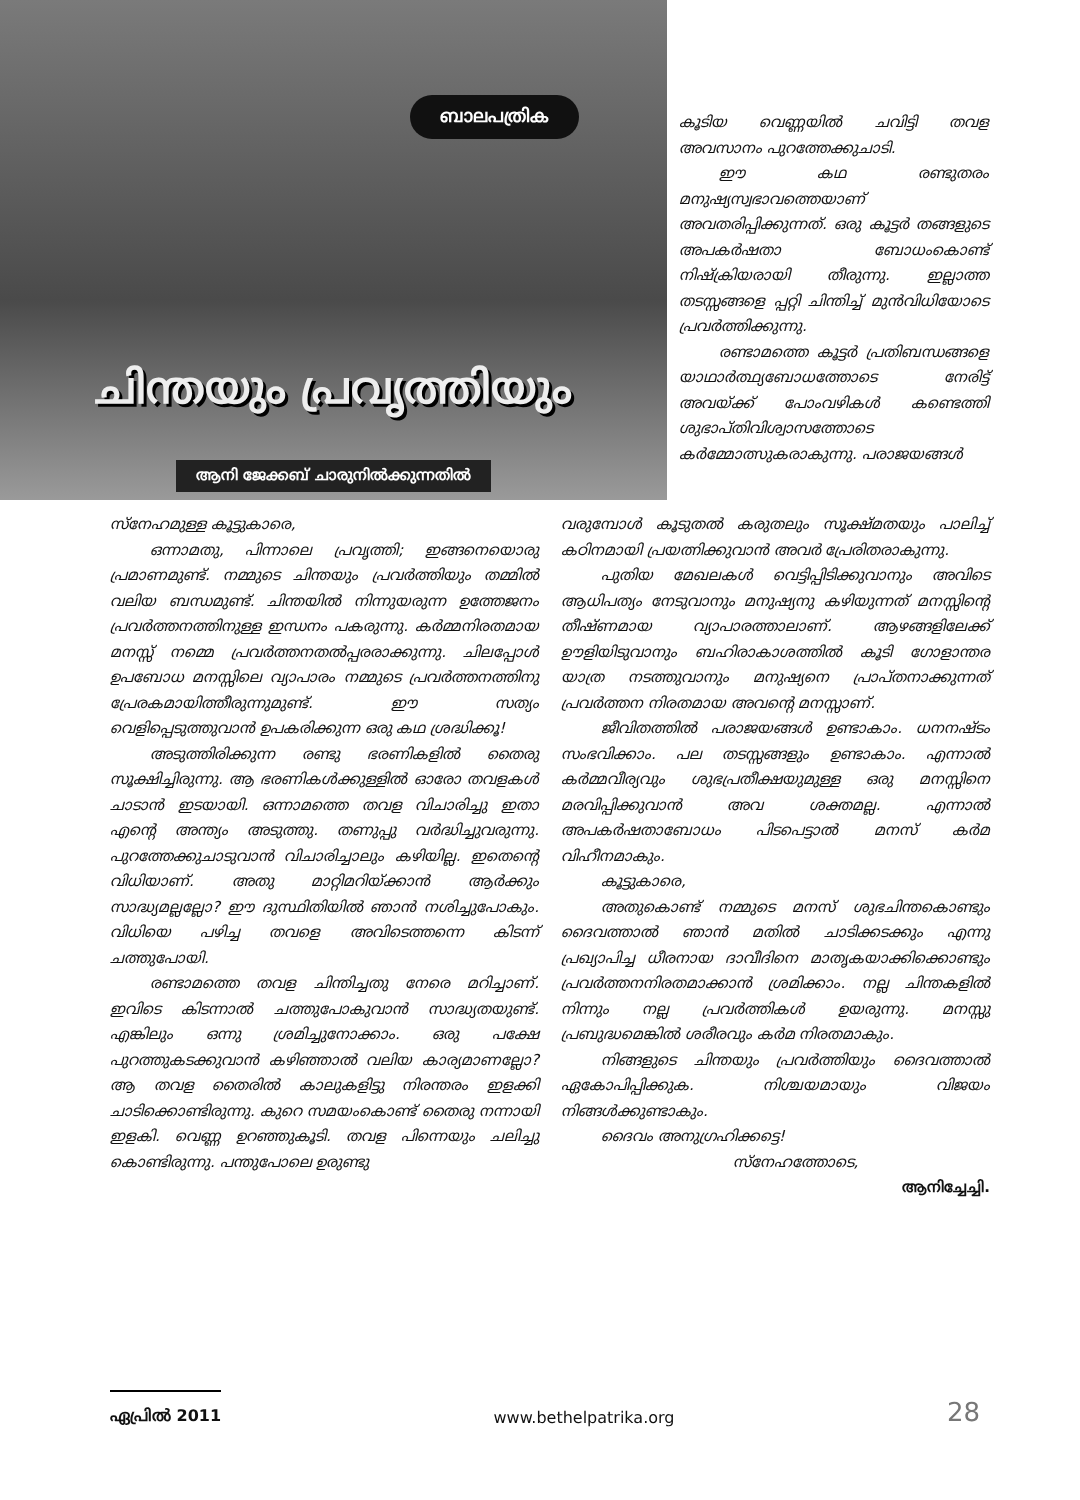ബാലപത്രിക
ചിന്തയും പ്രവൃത്തിയും
ആനി ജേക്കബ് ചാരുനിൽക്കുന്നതിൽ
കൂടിയ വെണ്ണയിൽ ചവിട്ടി തവള അവസാനം പുറത്തേക്കുചാടി.
ഈ കഥ രണ്ടുതരം മനുഷ്യസ്വഭാവത്തെയാണ് അവതരിപ്പിക്കുന്നത്. ഒരു കൂട്ടർ തങ്ങളുടെ അപകർഷതാ ബോധംകൊണ്ട് നിഷ്ക്രിയരായി തീരുന്നു. ഇല്ലാത്ത തടസ്സങ്ങളെ പ്പറ്റി ചിന്തിച്ച് മുൻവിധിയോടെ പ്രവർത്തിക്കുന്നു.
രണ്ടാമത്തെ കൂട്ടർ പ്രതിബന്ധങ്ങളെ യാഥാർത്ഥ്യബോധത്തോടെ നേരിട്ട് അവയ്ക്ക് പോംവഴികൾ കണ്ടെത്തി ശുഭാപ്തിവിശ്വാസത്തോടെ കർമ്മോത്സുകരാകുന്നു. പരാജയങ്ങൾ
സ്നേഹമുള്ള കൂട്ടുകാരെ,
ഒന്നാമതു, പിന്നാലെ പ്രവൃത്തി; ഇങ്ങനെയൊരു പ്രമാണമുണ്ട്. നമ്മുടെ ചിന്തയും പ്രവർത്തിയും തമ്മിൽ വലിയ ബന്ധമുണ്ട്. ചിന്തയിൽ നിന്നുയരുന്ന ഉത്തേജനം പ്രവർത്തനത്തിനുള്ള ഇന്ധനം പകരുന്നു. കർമ്മനിരതമായ മനസ്സ് നമ്മെ പ്രവർത്തനതൽപ്പരരാക്കുന്നു. ചിലപ്പോൾ ഉപബോധ മനസ്സിലെ വ്യാപാരം നമ്മുടെ പ്രവർത്തനത്തിനു പ്രേരകമായിത്തീരുന്നുമുണ്ട്. ഈ സത്യം വെളിപ്പെടുത്തുവാൻ ഉപകരിക്കുന്ന ഒരു കഥ ശ്രദ്ധിക്കൂ!
അടുത്തിരിക്കുന്ന രണ്ടു ഭരണികളിൽ തൈരു സൂക്ഷിച്ചിരുന്നു. ആ ഭരണികൾക്കുള്ളിൽ ഓരോ തവളകൾ ചാടാൻ ഇടയായി. ഒന്നാമത്തെ തവള വിചാരിച്ചു ഇതാ എന്റെ അന്ത്യം അടുത്തു. തണുപ്പു വർദ്ധിച്ചുവരുന്നു. പുറത്തേക്കുചാടുവാൻ വിചാരിച്ചാലും കഴിയില്ല. ഇതെന്റെ വിധിയാണ്. അതു മാറ്റിമറിയ്ക്കാൻ ആർക്കും സാദ്ധ്യമല്ലല്ലോ? ഈ ദുസ്ഥിതിയിൽ ഞാൻ നശിച്ചുപോകും. വിധിയെ പഴിച്ച തവളെ അവിടെത്തന്നെ കിടന്ന് ചത്തുപോയി.
രണ്ടാമത്തെ തവള ചിന്തിച്ചതു നേരെ മറിച്ചാണ്. ഇവിടെ കിടന്നാൽ ചത്തുപോകുവാൻ സാദ്ധ്യതയുണ്ട്. എങ്കിലും ഒന്നു ശ്രമിച്ചുനോക്കാം. ഒരു പക്ഷേ പുറത്തുകടക്കുവാൻ കഴിഞ്ഞാൽ വലിയ കാര്യമാണല്ലോ? ആ തവള തൈരിൽ കാലുകളിട്ടു നിരന്തരം ഇളക്കി ചാടിക്കൊണ്ടിരുന്നു. കുറെ സമയംകൊണ്ട് തൈരു നന്നായി ഇളകി. വെണ്ണ ഉറഞ്ഞുകൂടി. തവള പിന്നെയും ചലിച്ചു കൊണ്ടിരുന്നു. പന്തുപോലെ ഉരുണ്ടു
വരുമ്പോൾ കൂടുതൽ കരുതലും സൂക്ഷ്മതയും പാലിച്ച് കഠിനമായി പ്രയത്നിക്കുവാൻ അവർ പ്രേരിതരാകുന്നു.
പുതിയ മേഖലകൾ വെട്ടിപ്പിടിക്കുവാനും അവിടെ ആധിപത്യം നേടുവാനും മനുഷ്യനു കഴിയുന്നത് മനസ്സിന്റെ തീഷ്ണമായ വ്യാപാരത്താലാണ്. ആഴങ്ങളിലേക്ക് ഊളിയിടുവാനും ബഹിരാകാശത്തിൽ കൂടി ഗോളാന്തര യാത്ര നടത്തുവാനും മനുഷ്യനെ പ്രാപ്തനാക്കുന്നത് പ്രവർത്തന നിരതമായ അവന്റെ മനസ്സാണ്.
ജീവിതത്തിൽ പരാജയങ്ങൾ ഉണ്ടാകാം. ധനനഷ്ടം സംഭവിക്കാം. പല തടസ്സങ്ങളും ഉണ്ടാകാം. എന്നാൽ കർമ്മവീര്യവും ശുഭപ്രതീക്ഷയുമുള്ള ഒരു മനസ്സിനെ മരവിപ്പിക്കുവാൻ അവ ശക്തമല്ല. എന്നാൽ അപകർഷതാബോധം പിടപെട്ടാൽ മനസ് കർമ വിഹീനമാകും.
കൂട്ടുകാരെ,
അതുകൊണ്ട് നമ്മുടെ മനസ് ശുഭചിന്തകൊണ്ടും ദൈവത്താൽ ഞാൻ മതിൽ ചാടിക്കടക്കും എന്നു പ്രഖ്യാപിച്ച ധീരനായ ദാവീദിനെ മാതൃകയാക്കിക്കൊണ്ടും പ്രവർത്തനനിരതമാക്കാൻ ശ്രമിക്കാം. നല്ല ചിന്തകളിൽ നിന്നും നല്ല പ്രവർത്തികൾ ഉയരുന്നു. മനസ്സു പ്രബുദ്ധമെങ്കിൽ ശരീരവും കർമ നിരതമാകും.
നിങ്ങളുടെ ചിന്തയും പ്രവർത്തിയും ദൈവത്താൽ ഏകോപിപ്പിക്കുക. നിശ്ചയമായും വിജയം നിങ്ങൾക്കുണ്ടാകും.
ദൈവം അനുഗ്രഹിക്കട്ടെ!
സ്നേഹത്തോടെ,
ആനിച്ചേച്ചി.
ഏപ്രിൽ 2011
www.bethelpatrika.org
28